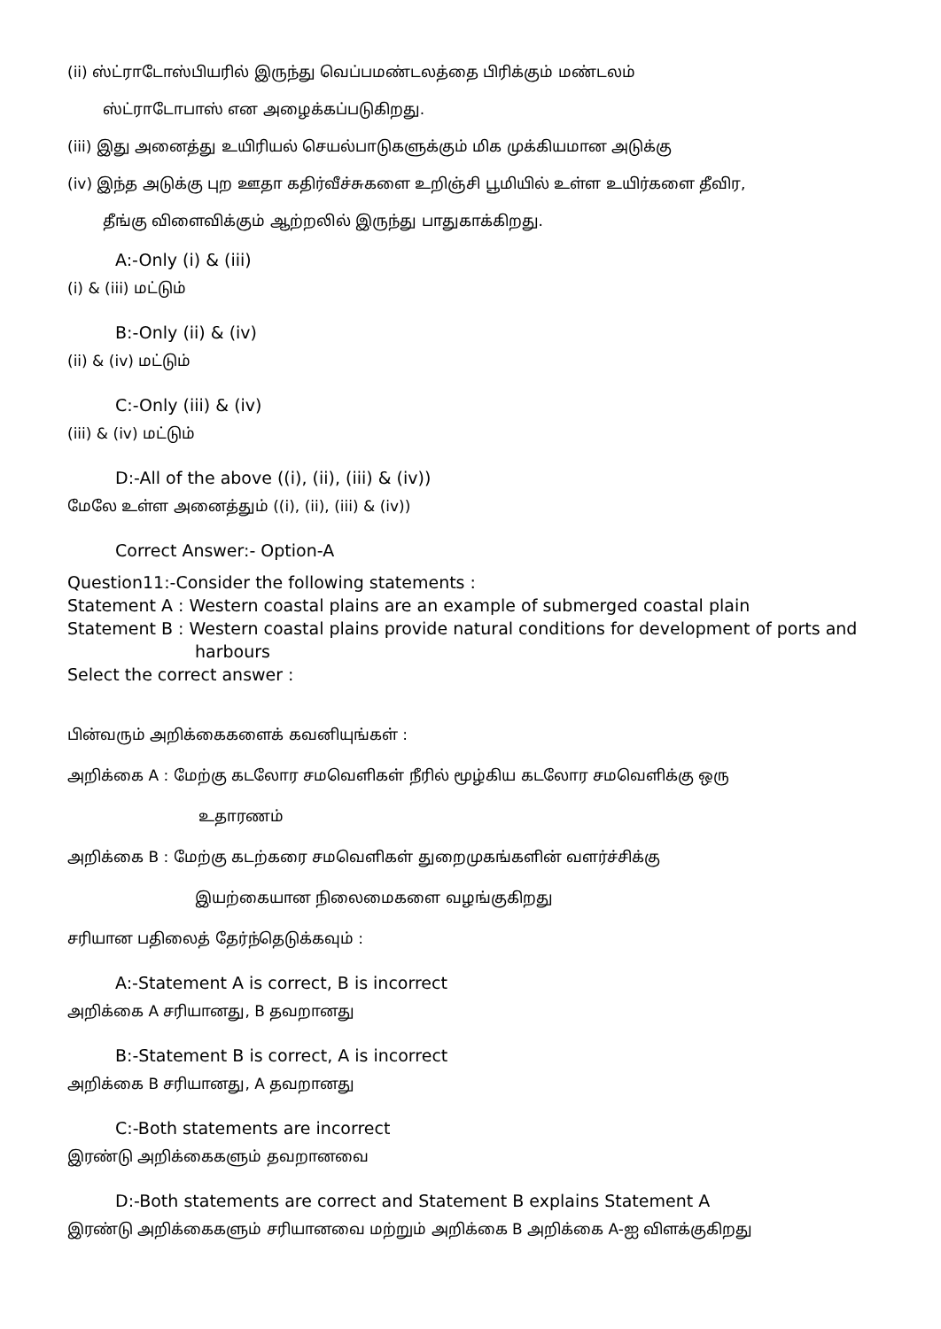(ii) ஸ்ட்ராடோஸ்பியரில் இருந்து வெப்பமண்டலத்தை பிரிக்கும் மண்டலம்
ஸ்ட்ராடோபாஸ் என அழைக்கப்படுகிறது.
(iii) இது அனைத்து உயிரியல் செயல்பாடுகளுக்கும் மிக முக்கியமான அடுக்கு
(iv) இந்த அடுக்கு புற ஊதா கதிர்வீச்சுகளை உறிஞ்சி பூமியில் உள்ள உயிர்களை தீவிர,
தீங்கு விளைவிக்கும் ஆற்றலில் இருந்து பாதுகாக்கிறது.
A:-Only (i) & (iii)
(i) & (iii) மட்டும்
B:-Only (ii) & (iv)
(ii) & (iv) மட்டும்
C:-Only (iii) & (iv)
(iii) & (iv) மட்டும்
D:-All of the above ((i), (ii), (iii) & (iv))
மேலே உள்ள அனைத்தும் ((i), (ii), (iii) & (iv))
Correct Answer:- Option-A
Question11:-Consider the following statements :
Statement A : Western coastal plains are an example of submerged coastal plain
Statement B : Western coastal plains provide natural conditions for development of ports and
harbours
Select the correct answer :
பின்வரும் அறிக்கைகளைக் கவனியுங்கள் :
அறிக்கை A : மேற்கு கடலோர சமவெளிகள் நீரில் மூழ்கிய கடலோர சமவெளிக்கு ஒரு
உதாரணம்
அறிக்கை B : மேற்கு கடற்கரை சமவெளிகள் துறைமுகங்களின் வளர்ச்சிக்கு
இயற்கையான நிலைமைகளை வழங்குகிறது
சரியான பதிலைத் தேர்ந்தெடுக்கவும் :
A:-Statement A is correct, B is incorrect
அறிக்கை A சரியானது, B தவறானது
B:-Statement B is correct, A is incorrect
அறிக்கை B சரியானது, A தவறானது
C:-Both statements are incorrect
இரண்டு அறிக்கைகளும் தவறானவை
D:-Both statements are correct and Statement B explains Statement A
இரண்டு அறிக்கைகளும் சரியானவை மற்றும் அறிக்கை B அறிக்கை A-ஐ விளக்குகிறது